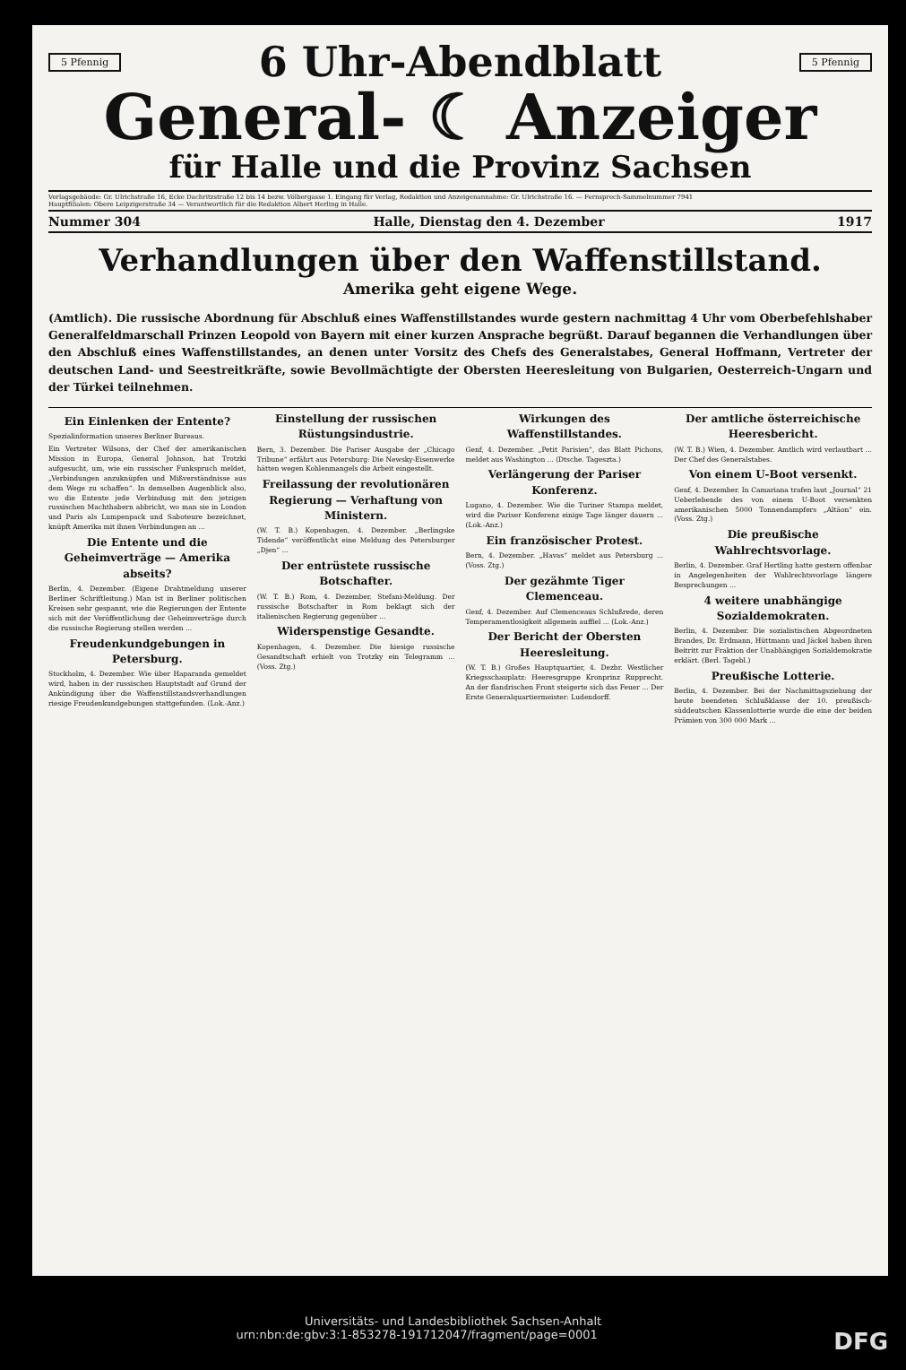5 Pfennig
6 Uhr-Abendblatt
5 Pfennig
General- ☾ Anzeiger
für Halle und die Provinz Sachsen
Verlagsgebäude: Gr. Ulrichstraße 16, Ecke Dachritzstraße 12 bis 14 bezw. Völbergasse 1. Eingang für Verlag, Redaktion und Anzeigenannahme: Gr. Ulrichstraße 16. — Fernsprech-Sammelnummer 7941
Hauptfilialen: Obere Leipzigerstraße 34 — Verantwortlich für die Redaktion Albert Herling in Halle.
Nummer 304 Halle, Dienstag den 4. Dezember 1917
Verhandlungen über den Waffenstillstand.
Amerika geht eigene Wege.
(Amtlich). Die russische Abordnung für Abschluß eines Waffenstillstandes wurde gestern nachmittag 4 Uhr vom Oberbefehlshaber Generalfeldmarschall Prinzen Leopold von Bayern mit einer kurzen Ansprache begrüßt. Darauf begannen die Verhandlungen über den Abschluß eines Waffenstillstandes, an denen unter Vorsitz des Chefs des Generalstabes, General Hoffmann, Vertreter der deutschen Land- und Seestreitkräfte, sowie Bevollmächtigte der Obersten Heeresleitung von Bulgarien, Oesterreich-Ungarn und der Türkei teilnehmen.
Ein Einlenken der Entente?
Spezialinformation unseres Berliner Bureaus.
Ein Vertreter Wilsons, der Chef der amerikanischen Mission in Europa, General Johnson, hat Trotzki aufgesucht, um, wie ein russischer Funkspruch meldet, „Verbindungen anzuknüpfen und Mißverständnisse aus dem Wege zu schaffen“. In demselben Augenblick also, wo die Entente jede Verbindung mit den jetzigen russischen Machthabern abbricht, wo man sie in London und Paris als Lumpenpack und Saboteure bezeichnet, knüpft Amerika mit ihnen Verbindungen an ...
Die Entente und die Geheimverträge — Amerika abseits?
Berlin, 4. Dezember. (Eigene Drahtmeldung unserer Berliner Schriftleitung.) Man ist in Berliner politischen Kreisen sehr gespannt, wie die Regierungen der Entente sich mit der Veröffentlichung der Geheimverträge durch die russische Regierung stellen werden ...
Freudenkundgebungen in Petersburg.
Stockholm, 4. Dezember. Wie über Haparanda gemeldet wird, haben in der russischen Hauptstadt auf Grund der Ankündigung über die Waffenstillstandsverhandlungen riesige Freudenkundgebungen stattgefunden. (Lok.-Anz.)
Einstellung der russischen Rüstungsindustrie.
Bern, 3. Dezember. Die Pariser Ausgabe der „Chicago Tribune“ erfährt aus Petersburg: Die Newsky-Eisenwerke hätten wegen Kohlenmangels die Arbeit eingestellt.
Freilassung der revolutionären Regierung — Verhaftung von Ministern.
(W. T. B.) Kopenhagen, 4. Dezember. „Berlingske Tidende“ veröffentlicht eine Meldung des Petersburger „Djen“ ...
Der entrüstete russische Botschafter.
(W. T. B.) Rom, 4. Dezember. Stefani-Meldung. Der russische Botschafter in Rom beklagt sich der italienischen Regierung gegenüber ...
Widerspenstige Gesandte.
Kopenhagen, 4. Dezember. Die hiesige russische Gesandtschaft erhielt von Trotzky ein Telegramm ... (Voss. Ztg.)
Wirkungen des Waffenstillstandes.
Genf, 4. Dezember. „Petit Parisien“, das Blatt Pichons, meldet aus Washington ... (Dtsche. Tageszta.)
Verlängerung der Pariser Konferenz.
Lugano, 4. Dezember. Wie die Turiner Stampa meldet, wird die Pariser Konferenz einige Tage länger dauern ... (Lok.-Anz.)
Ein französischer Protest.
Bern, 4. Dezember. „Havas“ meldet aus Petersburg ... (Voss. Ztg.)
Der gezähmte Tiger Clemenceau.
Genf, 4. Dezember. Auf Clemenceaus Schlußrede, deren Temperamentlosigkeit allgemein auffiel ... (Lok.-Anz.)
Der Bericht der Obersten Heeresleitung.
(W. T. B.) Großes Hauptquartier, 4. Dezbr. Westlicher Kriegsschauplatz: Heeresgruppe Kronprinz Rupprecht. An der flandrischen Front steigerte sich das Feuer ... Der Erste Generalquartiermeister: Ludendorff.
Der amtliche österreichische Heeresbericht.
(W. T. B.) Wien, 4. Dezember. Amtlich wird verlautbart ... Der Chef des Generalstabes.
Von einem U-Boot versenkt.
Genf, 4. Dezember. In Camariana trafen laut „Journal“ 21 Ueberlebende des von einem U-Boot versenkten amerikanischen 5000 Tonnendampfers „Altäon“ ein. (Voss. Ztg.)
Die preußische Wahlrechtsvorlage.
Berlin, 4. Dezember. Graf Hertling hatte gestern offenbar in Angelegenheiten der Wahlrechtsvorlage längere Besprechungen ...
4 weitere unabhängige Sozialdemokraten.
Berlin, 4. Dezember. Die sozialistischen Abgeordneten Brandes, Dr. Erdmann, Hüttmann und Jäckel haben ihren Beitritt zur Fraktion der Unabhängigen Sozialdemokratie erklärt. (Berl. Tagebl.)
Preußische Lotterie.
Berlin, 4. Dezember. Bei der Nachmittagsziehung der heute beendeten Schlußklasse der 10. preußisch-süddeutschen Klassenlotterie wurde die eine der beiden Prämien von 300 000 Mark ...
Universitäts- und Landesbibliothek Sachsen-Anhalt
urn:nbn:de:gbv:3:1-853278-191712047/fragment/page=0001 DFG